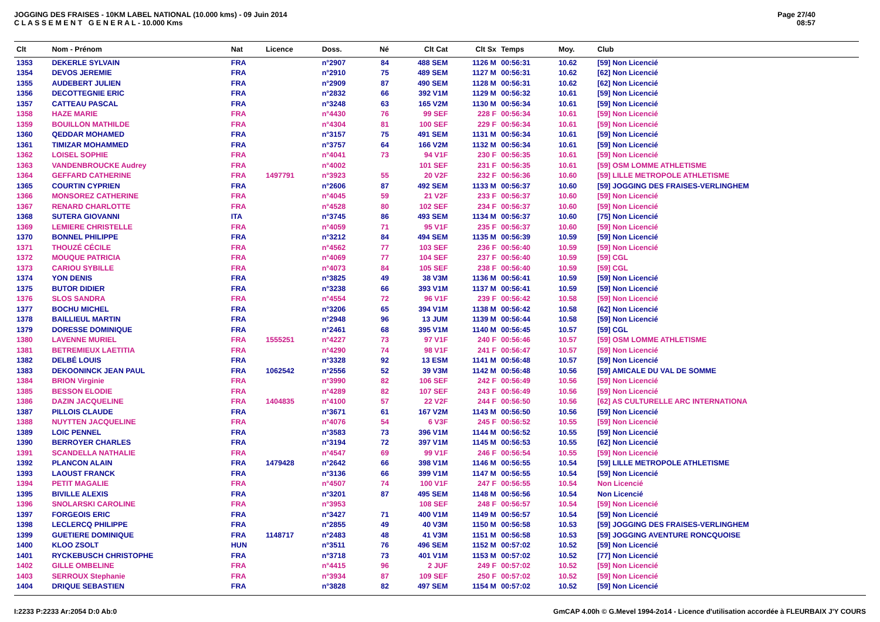JOGGING DES FRAISES - 10KM LABEL NATIONAL (10.000 kms) - 09 Juin 2014
C L A S S E M E N T G E N E R A L - 10.000 Kms
Page 27/40
08:57
| Clt | Nom - Prénom | Nat | Licence | Doss. | Né | Clt Cat | Clt Sx | Temps | Moy. | Club |
| --- | --- | --- | --- | --- | --- | --- | --- | --- | --- | --- |
| 1353 | DEKERLE SYLVAIN | FRA | | n°2907 | 84 | 488 SEM | 1126 M | 00:56:31 | 10.62 | [59] Non Licencié |
| 1354 | DEVOS JEREMIE | FRA | | n°2910 | 75 | 489 SEM | 1127 M | 00:56:31 | 10.62 | [62] Non Licencié |
| 1355 | AUDEBERT JULIEN | FRA | | n°2909 | 87 | 490 SEM | 1128 M | 00:56:31 | 10.62 | [62] Non Licencié |
| 1356 | DECOTTEGNIE ERIC | FRA | | n°2832 | 66 | 392 V1M | 1129 M | 00:56:32 | 10.61 | [59] Non Licencié |
| 1357 | CATTEAU PASCAL | FRA | | n°3248 | 63 | 165 V2M | 1130 M | 00:56:34 | 10.61 | [59] Non Licencié |
| 1358 | HAZE MARIE | FRA | | n°4430 | 76 | 99 SEF | 228 F | 00:56:34 | 10.61 | [59] Non Licencié |
| 1359 | BOUILLON MATHILDE | FRA | | n°4304 | 81 | 100 SEF | 229 F | 00:56:34 | 10.61 | [59] Non Licencié |
| 1360 | QEDDAR MOHAMED | FRA | | n°3157 | 75 | 491 SEM | 1131 M | 00:56:34 | 10.61 | [59] Non Licencié |
| 1361 | TIMIZAR MOHAMMED | FRA | | n°3757 | 64 | 166 V2M | 1132 M | 00:56:34 | 10.61 | [59] Non Licencié |
| 1362 | LOISEL SOPHIE | FRA | | n°4041 | 73 | 94 V1F | 230 F | 00:56:35 | 10.61 | [59] Non Licencié |
| 1363 | VANDENBROUCKE Audrey | FRA | | n°4002 | | 101 SEF | 231 F | 00:56:35 | 10.61 | [59] OSM LOMME ATHLETISME |
| 1364 | GEFFARD CATHERINE | FRA | 1497791 | n°3923 | 55 | 20 V2F | 232 F | 00:56:36 | 10.60 | [59] LILLE METROPOLE ATHLETISME |
| 1365 | COURTIN CYPRIEN | FRA | | n°2606 | 87 | 492 SEM | 1133 M | 00:56:37 | 10.60 | [59] JOGGING DES FRAISES-VERLINGHEM |
| 1366 | MONSOREZ CATHERINE | FRA | | n°4045 | 59 | 21 V2F | 233 F | 00:56:37 | 10.60 | [59] Non Licencié |
| 1367 | RENARD CHARLOTTE | FRA | | n°4528 | 80 | 102 SEF | 234 F | 00:56:37 | 10.60 | [59] Non Licencié |
| 1368 | SUTERA GIOVANNI | ITA | | n°3745 | 86 | 493 SEM | 1134 M | 00:56:37 | 10.60 | [75] Non Licencié |
| 1369 | LEMIERE CHRISTELLE | FRA | | n°4059 | 71 | 95 V1F | 235 F | 00:56:37 | 10.60 | [59] Non Licencié |
| 1370 | BONNEL PHILIPPE | FRA | | n°3212 | 84 | 494 SEM | 1135 M | 00:56:39 | 10.59 | [59] Non Licencié |
| 1371 | THOUZÉ CÉCILE | FRA | | n°4562 | 77 | 103 SEF | 236 F | 00:56:40 | 10.59 | [59] Non Licencié |
| 1372 | MOUQUE PATRICIA | FRA | | n°4069 | 77 | 104 SEF | 237 F | 00:56:40 | 10.59 | [59] CGL |
| 1373 | CARIOU SYBILLE | FRA | | n°4073 | 84 | 105 SEF | 238 F | 00:56:40 | 10.59 | [59] CGL |
| 1374 | YON DENIS | FRA | | n°3825 | 49 | 38 V3M | 1136 M | 00:56:41 | 10.59 | [59] Non Licencié |
| 1375 | BUTOR DIDIER | FRA | | n°3238 | 66 | 393 V1M | 1137 M | 00:56:41 | 10.59 | [59] Non Licencié |
| 1376 | SLOS SANDRA | FRA | | n°4554 | 72 | 96 V1F | 239 F | 00:56:42 | 10.58 | [59] Non Licencié |
| 1377 | BOCHU MICHEL | FRA | | n°3206 | 65 | 394 V1M | 1138 M | 00:56:42 | 10.58 | [62] Non Licencié |
| 1378 | BAILLIEUL MARTIN | FRA | | n°2948 | 96 | 13 JUM | 1139 M | 00:56:44 | 10.58 | [59] Non Licencié |
| 1379 | DORESSE DOMINIQUE | FRA | | n°2461 | 68 | 395 V1M | 1140 M | 00:56:45 | 10.57 | [59] CGL |
| 1380 | LAVENNE MURIEL | FRA | 1555251 | n°4227 | 73 | 97 V1F | 240 F | 00:56:46 | 10.57 | [59] OSM LOMME ATHLETISME |
| 1381 | BETREMIEUX LAETITIA | FRA | | n°4290 | 74 | 98 V1F | 241 F | 00:56:47 | 10.57 | [59] Non Licencié |
| 1382 | DELBÉ LOUIS | FRA | | n°3328 | 92 | 13 ESM | 1141 M | 00:56:48 | 10.57 | [59] Non Licencié |
| 1383 | DEKOONINCK JEAN PAUL | FRA | 1062542 | n°2556 | 52 | 39 V3M | 1142 M | 00:56:48 | 10.56 | [59] AMICALE DU VAL DE SOMME |
| 1384 | BRION Virginie | FRA | | n°3990 | 82 | 106 SEF | 242 F | 00:56:49 | 10.56 | [59] Non Licencié |
| 1385 | BESSON ELODIE | FRA | | n°4289 | 82 | 107 SEF | 243 F | 00:56:49 | 10.56 | [59] Non Licencié |
| 1386 | DAZIN JACQUELINE | FRA | 1404835 | n°4100 | 57 | 22 V2F | 244 F | 00:56:50 | 10.56 | [62] AS CULTURELLE ARC INTERNATIONA |
| 1387 | PILLOIS CLAUDE | FRA | | n°3671 | 61 | 167 V2M | 1143 M | 00:56:50 | 10.56 | [59] Non Licencié |
| 1388 | NUYTTEN JACQUELINE | FRA | | n°4076 | 54 | 6 V3F | 245 F | 00:56:52 | 10.55 | [59] Non Licencié |
| 1389 | LOIC PENNEL | FRA | | n°3583 | 73 | 396 V1M | 1144 M | 00:56:52 | 10.55 | [59] Non Licencié |
| 1390 | BERROYER CHARLES | FRA | | n°3194 | 72 | 397 V1M | 1145 M | 00:56:53 | 10.55 | [62] Non Licencié |
| 1391 | SCANDELLA NATHALIE | FRA | | n°4547 | 69 | 99 V1F | 246 F | 00:56:54 | 10.55 | [59] Non Licencié |
| 1392 | PLANCON ALAIN | FRA | 1479428 | n°2642 | 66 | 398 V1M | 1146 M | 00:56:55 | 10.54 | [59] LILLE METROPOLE ATHLETISME |
| 1393 | LAOUST FRANCK | FRA | | n°3136 | 66 | 399 V1M | 1147 M | 00:56:55 | 10.54 | [59] Non Licencié |
| 1394 | PETIT MAGALIE | FRA | | n°4507 | 74 | 100 V1F | 247 F | 00:56:55 | 10.54 | Non Licencié |
| 1395 | BIVILLE ALEXIS | FRA | | n°3201 | 87 | 495 SEM | 1148 M | 00:56:56 | 10.54 | Non Licencié |
| 1396 | SNOLARSKI CAROLINE | FRA | | n°3953 | | 108 SEF | 248 F | 00:56:57 | 10.54 | [59] Non Licencié |
| 1397 | FORGEOIS ERIC | FRA | | n°3427 | 71 | 400 V1M | 1149 M | 00:56:57 | 10.54 | [59] Non Licencié |
| 1398 | LECLERCQ PHILIPPE | FRA | | n°2855 | 49 | 40 V3M | 1150 M | 00:56:58 | 10.53 | [59] JOGGING DES FRAISES-VERLINGHEM |
| 1399 | GUETIERE DOMINIQUE | FRA | 1148717 | n°2483 | 48 | 41 V3M | 1151 M | 00:56:58 | 10.53 | [59] JOGGING AVENTURE RONCQUOISE |
| 1400 | KLOO ZSOLT | HUN | | n°3511 | 76 | 496 SEM | 1152 M | 00:57:02 | 10.52 | [59] Non Licencié |
| 1401 | RYCKEBUSCH CHRISTOPHE | FRA | | n°3718 | 73 | 401 V1M | 1153 M | 00:57:02 | 10.52 | [77] Non Licencié |
| 1402 | GILLE OMBELINE | FRA | | n°4415 | 96 | 2 JUF | 249 F | 00:57:02 | 10.52 | [59] Non Licencié |
| 1403 | SERROUX Stephanie | FRA | | n°3934 | 87 | 109 SEF | 250 F | 00:57:02 | 10.52 | [59] Non Licencié |
| 1404 | DRIQUE SEBASTIEN | FRA | | n°3828 | 82 | 497 SEM | 1154 M | 00:57:02 | 10.52 | [59] Non Licencié |
I:2233 P:2233 Ar:2054 D:0 Ab:0 GmCAP 4.00h © G.Mevel 1994-2o14 - Licence d'utilisation accordée à FLEURBAIX J'Y COURS